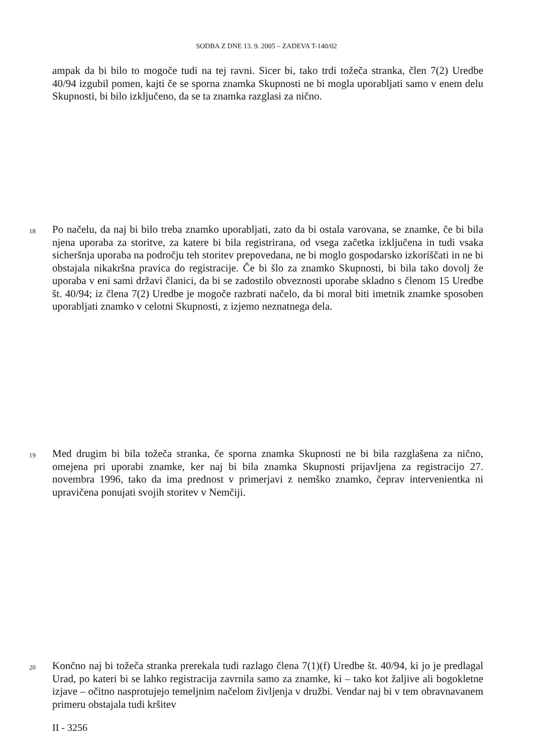SODBA Z DNE 13. 9. 2005 – ZADEVA T-140/02
ampak da bi bilo to mogoče tudi na tej ravni. Sicer bi, tako trdi tožeča stranka, člen 7(2) Uredbe 40/94 izgubil pomen, kajti če se sporna znamka Skupnosti ne bi mogla uporabljati samo v enem delu Skupnosti, bi bilo izključeno, da se ta znamka razglasi za nično.
18 Po načelu, da naj bi bilo treba znamko uporabljati, zato da bi ostala varovana, se znamke, če bi bila njena uporaba za storitve, za katere bi bila registrirana, od vsega začetka izključena in tudi vsaka sicheršnja uporaba na področju teh storitev prepovedana, ne bi moglo gospodarsko izkoriščati in ne bi obstajala nikakršna pravica do registracije. Če bi šlo za znamko Skupnosti, bi bila tako dovolj že uporaba v eni sami državi članici, da bi se zadostilo obveznosti uporabe skladno s členom 15 Uredbe št. 40/94; iz člena 7(2) Uredbe je mogoče razbrati načelo, da bi moral biti imetnik znamke sposoben uporabljati znamko v celotni Skupnosti, z izjemo neznatnega dela.
19 Med drugim bi bila tožeča stranka, če sporna znamka Skupnosti ne bi bila razglašena za nično, omejena pri uporabi znamke, ker naj bi bila znamka Skupnosti prijavljena za registracijo 27. novembra 1996, tako da ima prednost v primerjavi z nemško znamko, čeprav intervenientka ni upravičena ponujati svojih storitev v Nemčiji.
20 Končno naj bi tožeča stranka prerekala tudi razlago člena 7(1)(f) Uredbe št. 40/94, ki jo je predlagal Urad, po kateri bi se lahko registracija zavrnila samo za znamke, ki – tako kot žaljive ali bogokletne izjave – očitno nasprotujejo temeljnim načelom življenja v družbi. Vendar naj bi v tem obravnavanem primeru obstajala tudi kršitev
II - 3256